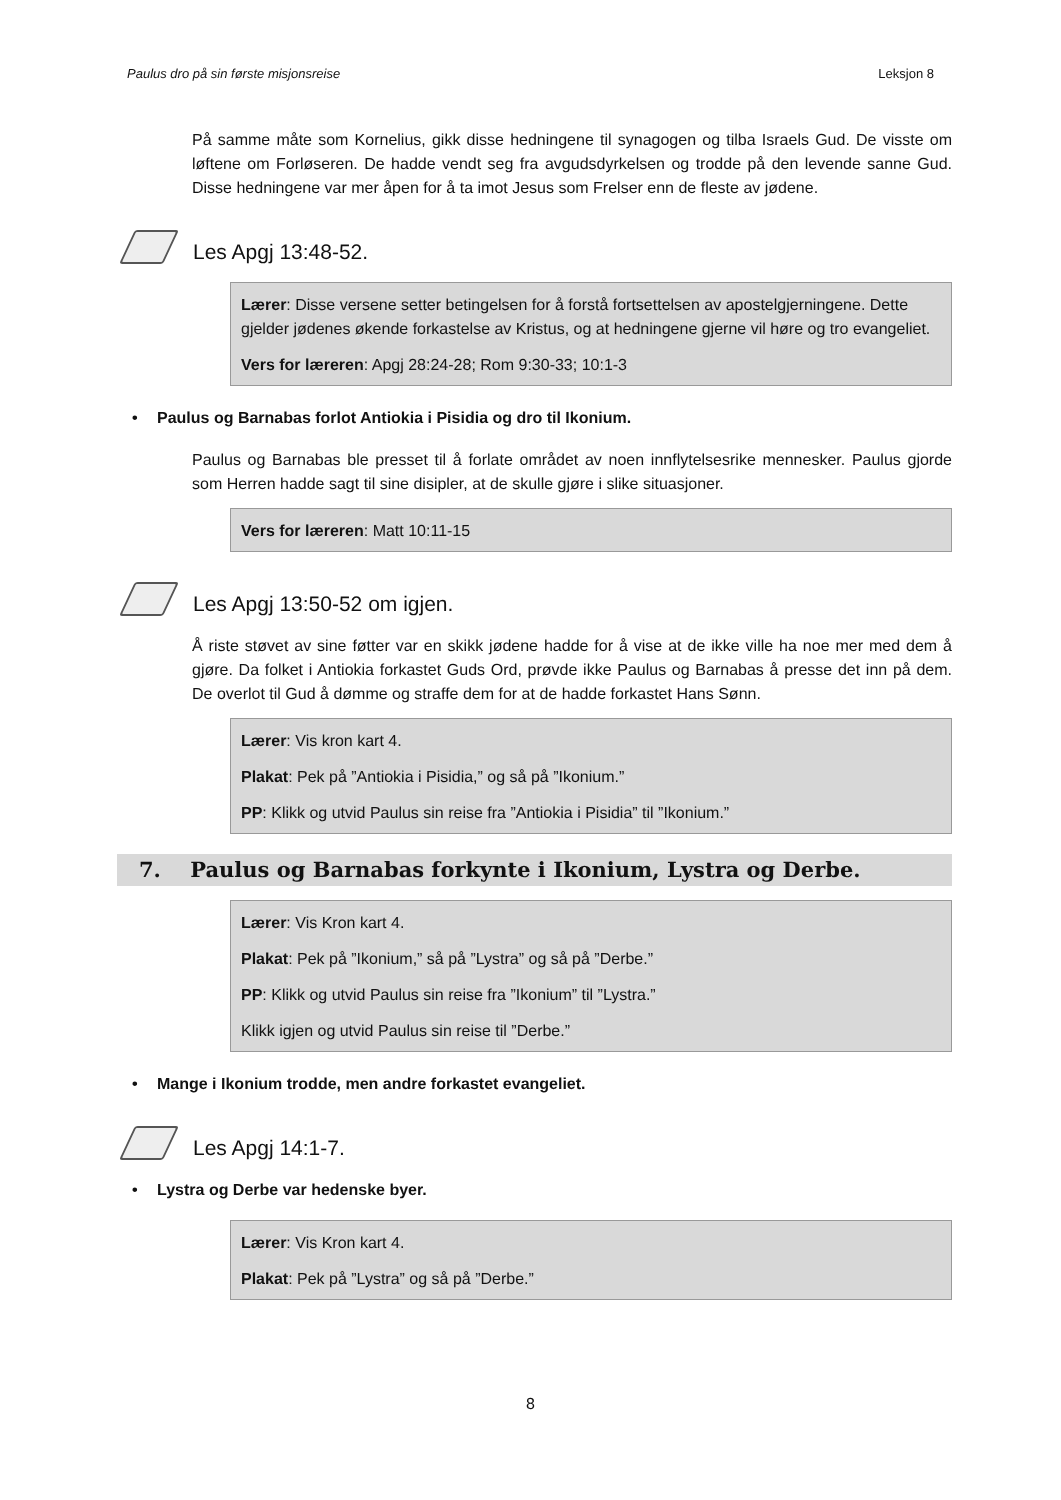Paulus dro på sin første misjonsreise Leksjon 8
På samme måte som Kornelius, gikk disse hedningene til synagogen og tilba Israels Gud. De visste om løftene om Forløseren. De hadde vendt seg fra avgudsdyrkelsen og trodde på den levende sanne Gud. Disse hedningene var mer åpen for å ta imot Jesus som Frelser enn de fleste av jødene.
Les Apgj 13:48-52.
Lærer: Disse versene setter betingelsen for å forstå fortsettelsen av apostelgjerningene. Dette gjelder jødenes økende forkastelse av Kristus, og at hedningene gjerne vil høre og tro evangeliet.
Vers for læreren: Apgj 28:24-28; Rom 9:30-33; 10:1-3
• Paulus og Barnabas forlot Antiokia i Pisidia og dro til Ikonium.
Paulus og Barnabas ble presset til å forlate området av noen innflytelsesrike mennesker. Paulus gjorde som Herren hadde sagt til sine disipler, at de skulle gjøre i slike situasjoner.
Vers for læreren: Matt 10:11-15
Les Apgj 13:50-52 om igjen.
Å riste støvet av sine føtter var en skikk jødene hadde for å vise at de ikke ville ha noe mer med dem å gjøre. Da folket i Antiokia forkastet Guds Ord, prøvde ikke Paulus og Barnabas å presse det inn på dem. De overlot til Gud å dømme og straffe dem for at de hadde forkastet Hans Sønn.
Lærer: Vis kron kart 4.
Plakat: Pek på ”Antiokia i Pisidia,” og så på ”Ikonium.”
PP: Klikk og utvid Paulus sin reise fra ”Antiokia i Pisidia” til ”Ikonium.”
7. Paulus og Barnabas forkynte i Ikonium, Lystra og Derbe.
Lærer: Vis Kron kart 4.
Plakat: Pek på ”Ikonium,” så på ”Lystra” og så på ”Derbe.”
PP: Klikk og utvid Paulus sin reise fra ”Ikonium” til ”Lystra.”
Klikk igjen og utvid Paulus sin reise til ”Derbe.”
• Mange i Ikonium trodde, men andre forkastet evangeliet.
Les Apgj 14:1-7.
• Lystra og Derbe var hedenske byer.
Lærer: Vis Kron kart 4.
Plakat: Pek på ”Lystra” og så på ”Derbe.”
8